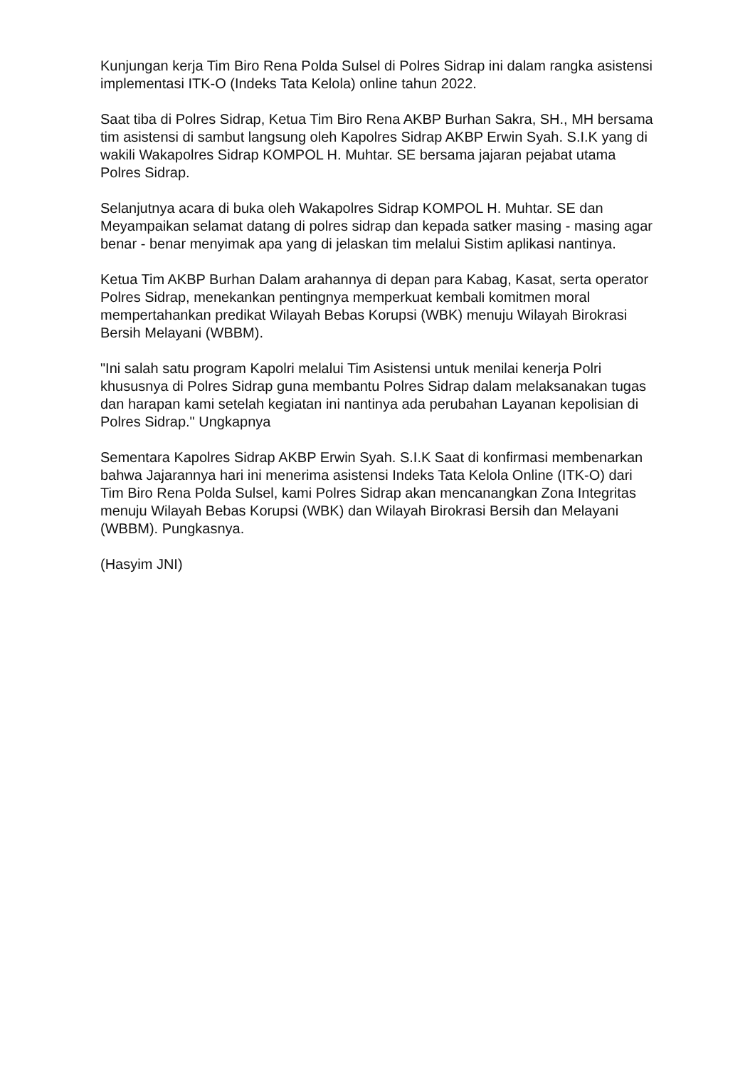Kunjungan kerja Tim Biro Rena Polda Sulsel di Polres Sidrap ini dalam rangka asistensi implementasi ITK-O (Indeks Tata Kelola) online tahun 2022.
Saat tiba di Polres Sidrap, Ketua Tim Biro Rena AKBP Burhan Sakra, SH., MH bersama tim asistensi di sambut langsung oleh Kapolres Sidrap AKBP Erwin Syah. S.I.K yang di wakili Wakapolres Sidrap KOMPOL H. Muhtar. SE bersama jajaran pejabat utama Polres Sidrap.
Selanjutnya acara di buka oleh Wakapolres Sidrap KOMPOL H. Muhtar. SE dan Meyampaikan selamat datang di polres sidrap dan kepada satker masing - masing agar benar - benar menyimak apa yang di jelaskan tim melalui Sistim aplikasi nantinya.
Ketua Tim AKBP Burhan Dalam arahannya di depan para Kabag, Kasat, serta operator Polres Sidrap, menekankan pentingnya memperkuat kembali komitmen moral mempertahankan predikat Wilayah Bebas Korupsi (WBK) menuju Wilayah Birokrasi Bersih Melayani (WBBM).
"Ini salah satu program Kapolri melalui Tim Asistensi untuk menilai kenerja Polri khususnya di Polres Sidrap guna membantu Polres Sidrap dalam melaksanakan tugas dan harapan kami setelah kegiatan ini nantinya ada perubahan Layanan kepolisian di Polres Sidrap." Ungkapnya
Sementara Kapolres Sidrap AKBP Erwin Syah. S.I.K Saat di konfirmasi membenarkan bahwa Jajarannya hari ini menerima asistensi Indeks Tata Kelola Online (ITK-O) dari Tim Biro Rena Polda Sulsel, kami Polres Sidrap akan mencanangkan Zona Integritas menuju Wilayah Bebas Korupsi (WBK) dan Wilayah Birokrasi Bersih dan Melayani (WBBM). Pungkasnya.
(Hasyim JNI)